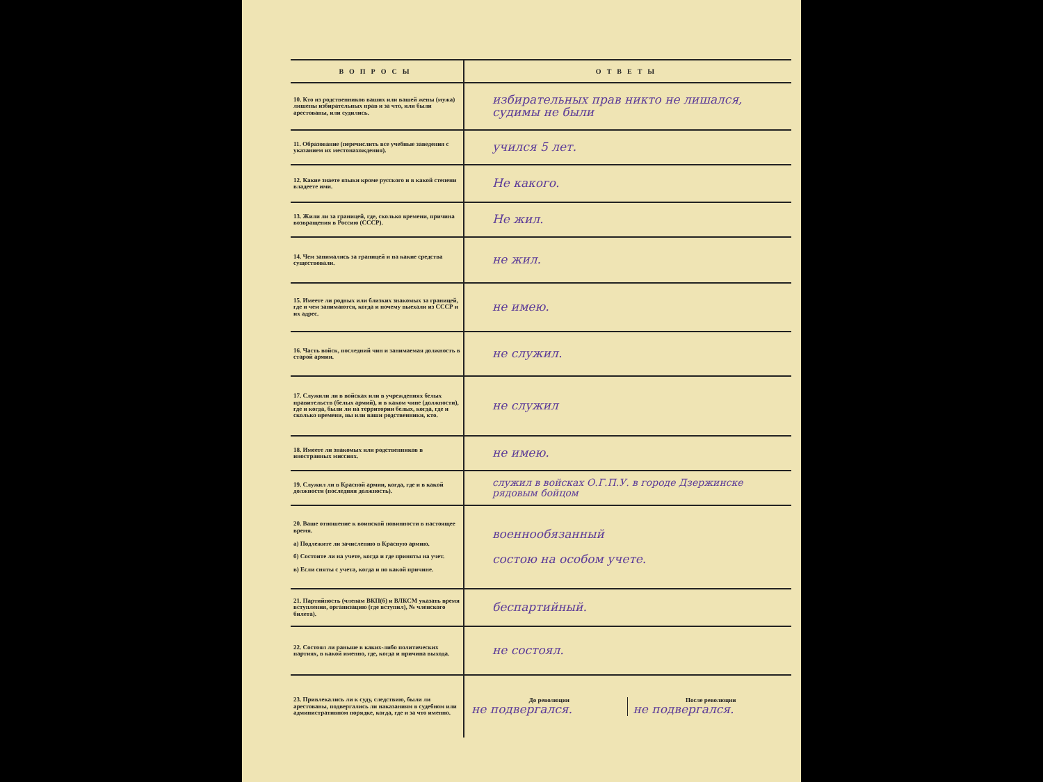| ВОПРОСЫ | ОТВЕТЫ |
| --- | --- |
| 10. Кто из родственников ваших или вашей жены (мужа) лишены избирательных прав и за что, или были арестованы, или судились. | избирательных прав никто не лишался, судимы не были |
| 11. Образование (перечислить все учебные заведения с указанием их местонахождения). | учился 5 лет. |
| 12. Какие знаете языки кроме русского и в какой степени владеете ими. | Не какого. |
| 13. Жили ли за границей, где, сколько времени, причина возвращения в Россию (СССР). | Не жил. |
| 14. Чем занимались за границей и на какие средства существовали. | не жил. |
| 15. Имеете ли родных или близких знакомых за границей, где и чем занимаются, когда и почему выехали из СССР и их адрес. | не имею. |
| 16. Часть войск, последний чин и занимаемая должность в старой армии. | не служил. |
| 17. Служили ли в войсках или в учреждениях белых правительств (белых армий), и в каком чине (должности), где и когда, были ли на территории белых, когда, где и сколько времени, вы или ваши родственники, кто. | не служил |
| 18. Имеете ли знакомых или родственников в иностранных миссиях. | не имею. |
| 19. Служил ли в Красной армии, когда, где и в какой должности (последняя должность). | служил в войсках О.Г.П.У. в городе Дзержинске рядовым бойцом |
| 20. Ваше отношение к воинской повинности в настоящее время. а) Подлежите ли зачислению в Красную армию. б) Состоите ли на учете, когда и где приняты на учет. в) Если сняты с учета, когда и по какой причине. | военнообязанный состою на особом учете. |
| 21. Партийность (членам ВКП(б) и ВЛКСМ указать время вступления, организацию (где вступил), № членского билета). | беспартийный. |
| 22. Состоял ли раньше в каких-либо политических партиях, в какой именно, где, когда и причина выхода. | не состоял. |
| 23. Привлекались ли к суду, следствию, были ли арестованы, подвергались ли наказаниям в судебном или административном порядке, когда, где и за что именно. | До революции не подвергался. После революции не подвергался. |